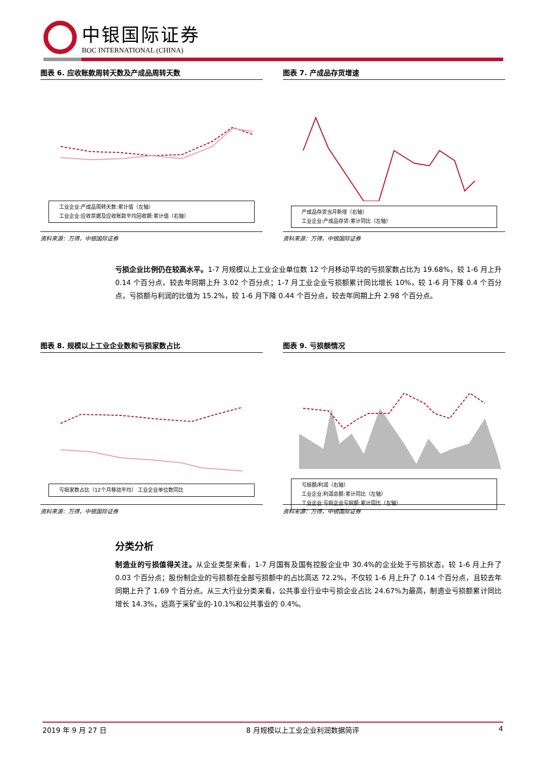中银国际证券
BOC INTERNATIONAL (CHINA)
图表 6. 应收账款周转天数及产成品周转天数
工业企业:产成品周转天数:累计值（左轴）
工业企业:应收票据及应收账款平均回收期:累计值（右轴）
资料来源：万得，中银国际证券
图表 7. 产成品存货增速
产成品存货当月新增（右轴）
工业企业:产成品存货:累计同比（左轴）
资料来源：万得，中银国际证券
亏损企业比例仍在较高水平。1-7 月规模以上工业企业单位数 12 个月移动平均的亏损家数占比为 19.68%，较 1-6 月上升 0.14 个百分点，较去年同期上升 3.02 个百分点；1-7 月工业企业亏损额累计同比增长 10%，较 1-6 月下降 0.4 个百分点，亏损额与利润的比值为 15.2%，较 1-6 月下降 0.44 个百分点，较去年同期上升 2.98 个百分点。
图表 8. 规模以上工业企业数和亏损家数占比
亏损家数占比（12个月移动平均） 工业企业单位数同比
资料来源：万得，中银国际证券
图表 9. 亏损额情况
亏损额/利润（右轴）
工业企业:利润总额:累计同比（左轴）
工业企业:亏损企业亏损额:累计同比（左轴）
资料来源：万得，中银国际证券
分类分析
制造业的亏损值得关注。从企业类型来看，1-7 月国有及国有控股企业中 30.4%的企业处于亏损状态，较 1-6 月上升了 0.03 个百分点；股份制企业的亏损额在全部亏损额中的占比高达 72.2%，不仅较 1-6 月上升了 0.14 个百分点，且较去年同期上升了 1.69 个百分点。从三大行业分类来看，公共事业行业中亏损企业占比 24.67%为最高，制造业亏损额累计同比增长 14.3%，远高于采矿业的-10.1%和公共事业的 0.4%。
2019 年 9 月 27 日 8 月规模以上工业企业利润数据简评 4